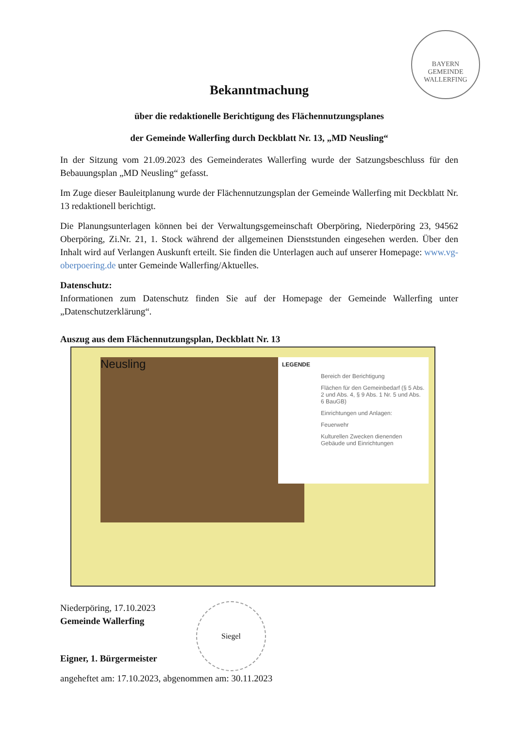BAYERN
GEMEINDE WALLERFING
Bekanntmachung
über die redaktionelle Berichtigung des Flächennutzungsplanes
der Gemeinde Wallerfing durch Deckblatt Nr. 13, „MD Neusling“
In der Sitzung vom 21.09.2023 des Gemeinderates Wallerfing wurde der Satzungsbeschluss für den Bebauungsplan „MD Neusling“ gefasst.
Im Zuge dieser Bauleitplanung wurde der Flächennutzungsplan der Gemeinde Wallerfing mit Deckblatt Nr. 13 redaktionell berichtigt.
Die Planungsunterlagen können bei der Verwaltungsgemeinschaft Oberpöring, Niederpöring 23, 94562 Oberpöring, Zi.Nr. 21, 1. Stock während der allgemeinen Dienststunden eingesehen werden. Über den Inhalt wird auf Verlangen Auskunft erteilt. Sie finden die Unterlagen auch auf unserer Homepage: www.vg-oberpoering.de unter Gemeinde Wallerfing/Aktuelles.
Datenschutz:
Informationen zum Datenschutz finden Sie auf der Homepage der Gemeinde Wallerfing unter „Datenschutzerklärung“.
Auszug aus dem Flächennutzungsplan, Deckblatt Nr. 13
Neusling
LEGENDE
Bereich der Berichtigung
Flächen für den Gemeinbedarf (§ 5 Abs. 2 und Abs. 4, § 9 Abs. 1 Nr. 5 und Abs. 6 BauGB)
Einrichtungen und Anlagen:
Feuerwehr
Kulturellen Zwecken dienenden Gebäude und Einrichtungen
Niederpöring, 17.10.2023
Gemeinde Wallerfing
Eigner, 1. Bürgermeister
Siegel
angeheftet am: 17.10.2023, abgenommen am: 30.11.2023